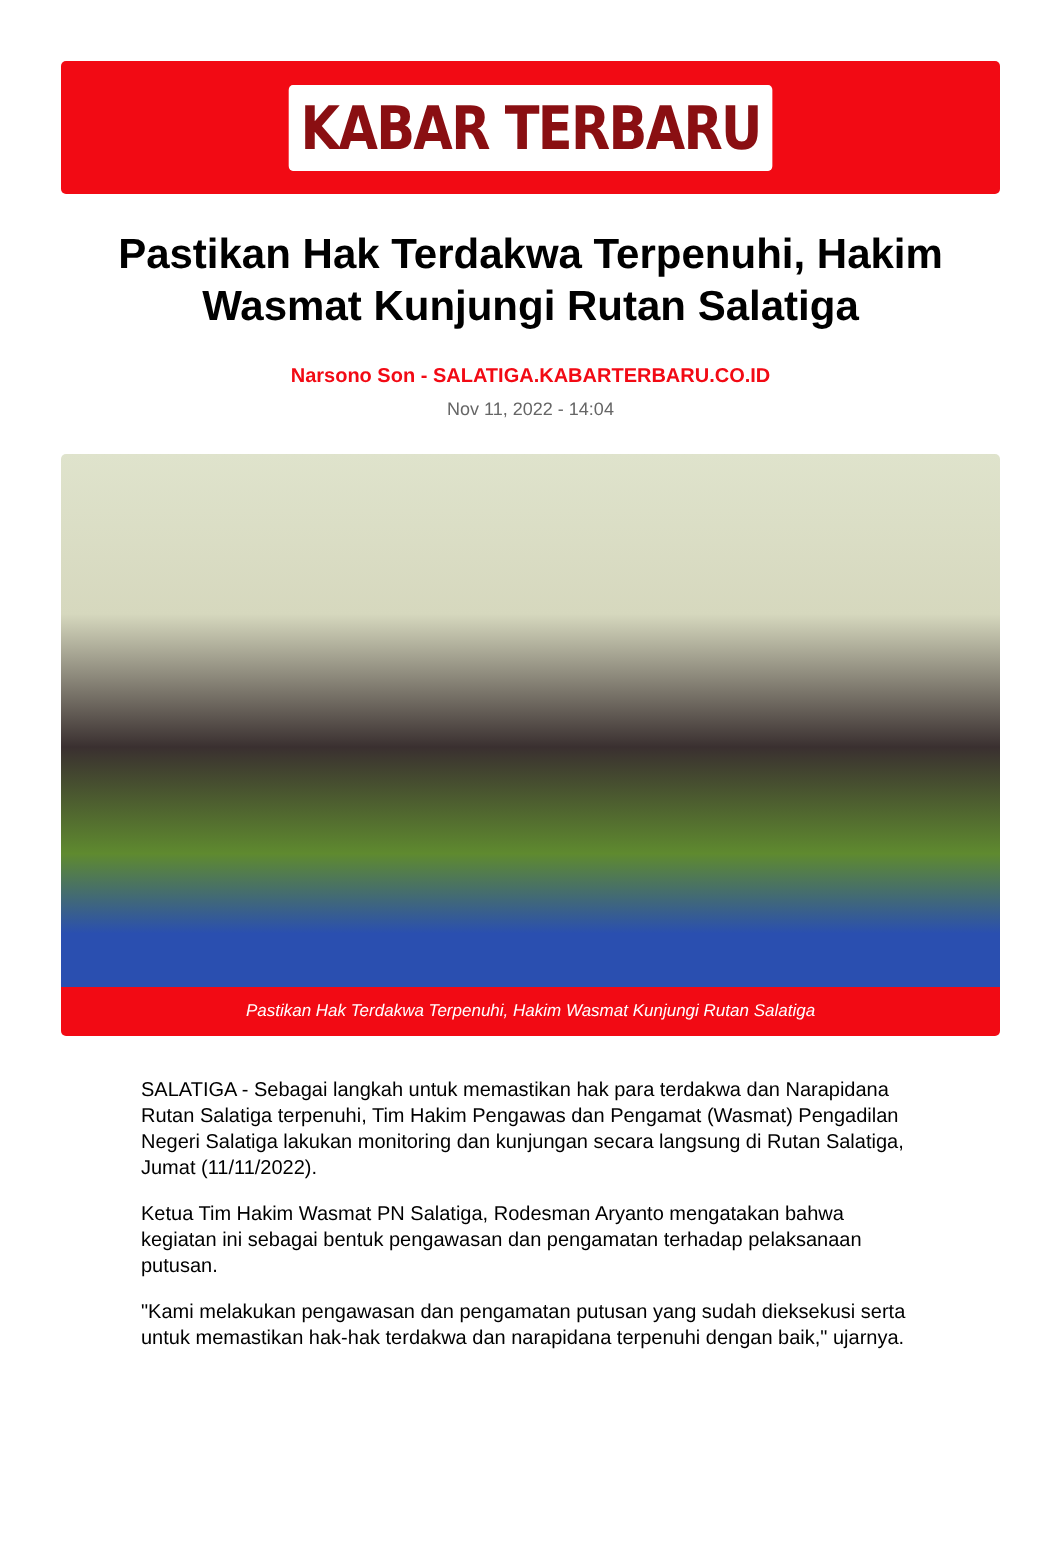KABAR TERBARU
Pastikan Hak Terdakwa Terpenuhi, Hakim Wasmat Kunjungi Rutan Salatiga
Narsono Son - SALATIGA.KABARTERBARU.CO.ID
Nov 11, 2022 - 14:04
Pastikan Hak Terdakwa Terpenuhi, Hakim Wasmat Kunjungi Rutan Salatiga
SALATIGA - Sebagai langkah untuk memastikan hak para terdakwa dan Narapidana Rutan Salatiga terpenuhi, Tim Hakim Pengawas dan Pengamat (Wasmat) Pengadilan Negeri Salatiga lakukan monitoring dan kunjungan secara langsung di Rutan Salatiga, Jumat (11/11/2022).
Ketua Tim Hakim Wasmat PN Salatiga, Rodesman Aryanto mengatakan bahwa kegiatan ini sebagai bentuk pengawasan dan pengamatan terhadap pelaksanaan putusan.
"Kami melakukan pengawasan dan pengamatan putusan yang sudah dieksekusi serta untuk memastikan hak-hak terdakwa dan narapidana terpenuhi dengan baik," ujarnya.